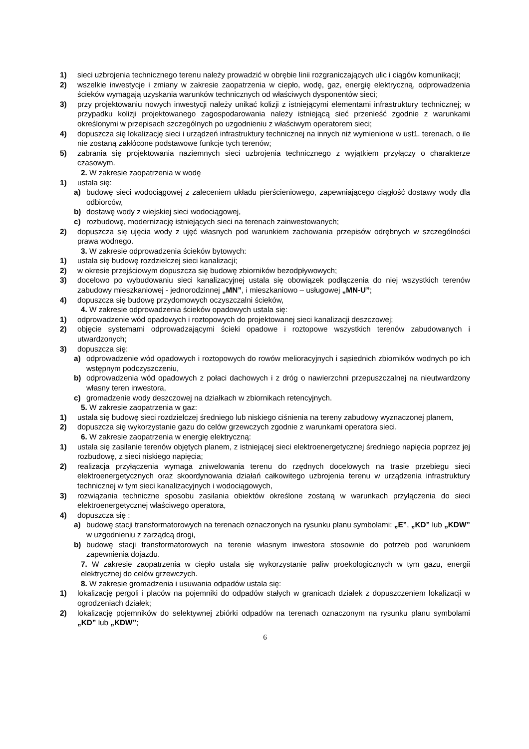1) sieci uzbrojenia technicznego terenu należy prowadzić w obrębie linii rozgraniczających ulic i ciągów komunikacji;
2) wszelkie inwestycje i zmiany w zakresie zaopatrzenia w ciepło, wodę, gaz, energię elektryczną, odprowadzenia ścieków wymagają uzyskania warunków technicznych od właściwych dysponentów sieci;
3) przy projektowaniu nowych inwestycji należy unikać kolizji z istniejącymi elementami infrastruktury technicznej; w przypadku kolizji projektowanego zagospodarowania należy istniejącą sieć przenieść zgodnie z warunkami określonymi w przepisach szczególnych po uzgodnieniu z właściwym operatorem sieci;
4) dopuszcza się lokalizację sieci i urządzeń infrastruktury technicznej na innych niż wymienione w ust1. terenach, o ile nie zostaną zakłócone podstawowe funkcje tych terenów;
5) zabrania się projektowania naziemnych sieci uzbrojenia technicznego z wyjątkiem przyłączy o charakterze czasowym.
2. W zakresie zaopatrzenia w wodę
1) ustala się:
a) budowę sieci wodociągowej z zaleceniem układu pierścieniowego, zapewniającego ciągłość dostawy wody dla odbiorców,
b) dostawę wody z wiejskiej sieci wodociągowej,
c) rozbudowę, modernizację istniejących sieci na terenach zainwestowanych;
2) dopuszcza się ujęcia wody z ujęć własnych pod warunkiem zachowania przepisów odrębnych w szczególności prawa wodnego.
3. W zakresie odprowadzenia ścieków bytowych:
1) ustala się budowę rozdzielczej sieci kanalizacji;
2) w okresie przejściowym dopuszcza się budowę zbiorników bezodpływowych;
3) docelowo po wybudowaniu sieci kanalizacyjnej ustala się obowiązek podłączenia do niej wszystkich terenów zabudowy mieszkaniowej - jednorodzinnej „MN”, i mieszkaniowo – usługowej „MN-U”;
4) dopuszcza się budowę przydomowych oczyszczalni ścieków,
4. W zakresie odprowadzenia ścieków opadowych ustala się:
1) odprowadzenie wód opadowych i roztopowych do projektowanej sieci kanalizacji deszczowej;
2) objęcie systemami odprowadzającymi ścieki opadowe i roztopowe wszystkich terenów zabudowanych i utwardzonych;
3) dopuszcza się:
a) odprowadzenie wód opadowych i roztopowych do rowów melioracyjnych i sąsiednich zbiorników wodnych po ich wstępnym podczyszczeniu,
b) odprowadzenia wód opadowych z połaci dachowych i z dróg o nawierzchni przepuszczalnej na nieutwardzony własny teren inwestora,
c) gromadzenie wody deszczowej na działkach w zbiornikach retencyjnych.
5. W zakresie zaopatrzenia w gaz:
1) ustala się budowę sieci rozdzielczej średniego lub niskiego ciśnienia na tereny zabudowy wyznaczonej planem,
2) dopuszcza się wykorzystanie gazu do celów grzewczych zgodnie z warunkami operatora sieci.
6. W zakresie zaopatrzenia w energię elektryczną:
1) ustala się zasilanie terenów objętych planem, z istniejącej sieci elektroenergetycznej średniego napięcia poprzez jej rozbudowę, z sieci niskiego napięcia;
2) realizacja przyłączenia wymaga zniwelowania terenu do rzędnych docelowych na trasie przebiegu sieci elektroenergetycznych oraz skoordynowania działań całkowitego uzbrojenia terenu w urządzenia infrastruktury technicznej w tym sieci kanalizacyjnych i wodociągowych,
3) rozwiązania techniczne sposobu zasilania obiektów określone zostaną w warunkach przyłączenia do sieci elektroenergetycznej właściwego operatora,
4) dopuszcza się :
a) budowę stacji transformatorowych na terenach oznaczonych na rysunku planu symbolami: „E”, „KD” lub „KDW” w uzgodnieniu z zarządcą drogi,
b) budowę stacji transformatorowych na terenie własnym inwestora stosownie do potrzeb pod warunkiem zapewnienia dojazdu.
7. W zakresie zaopatrzenia w ciepło ustala się wykorzystanie paliw proekologicznych w tym gazu, energii elektrycznej do celów grzewczych.
8. W zakresie gromadzenia i usuwania odpadów ustala się:
1) lokalizację pergoli i placów na pojemniki do odpadów stałych w granicach działek z dopuszczeniem lokalizacji w ogrodzeniach działek;
2) lokalizację pojemników do selektywnej zbiórki odpadów na terenach oznaczonym na rysunku planu symbolami „KD” lub „KDW”;
6